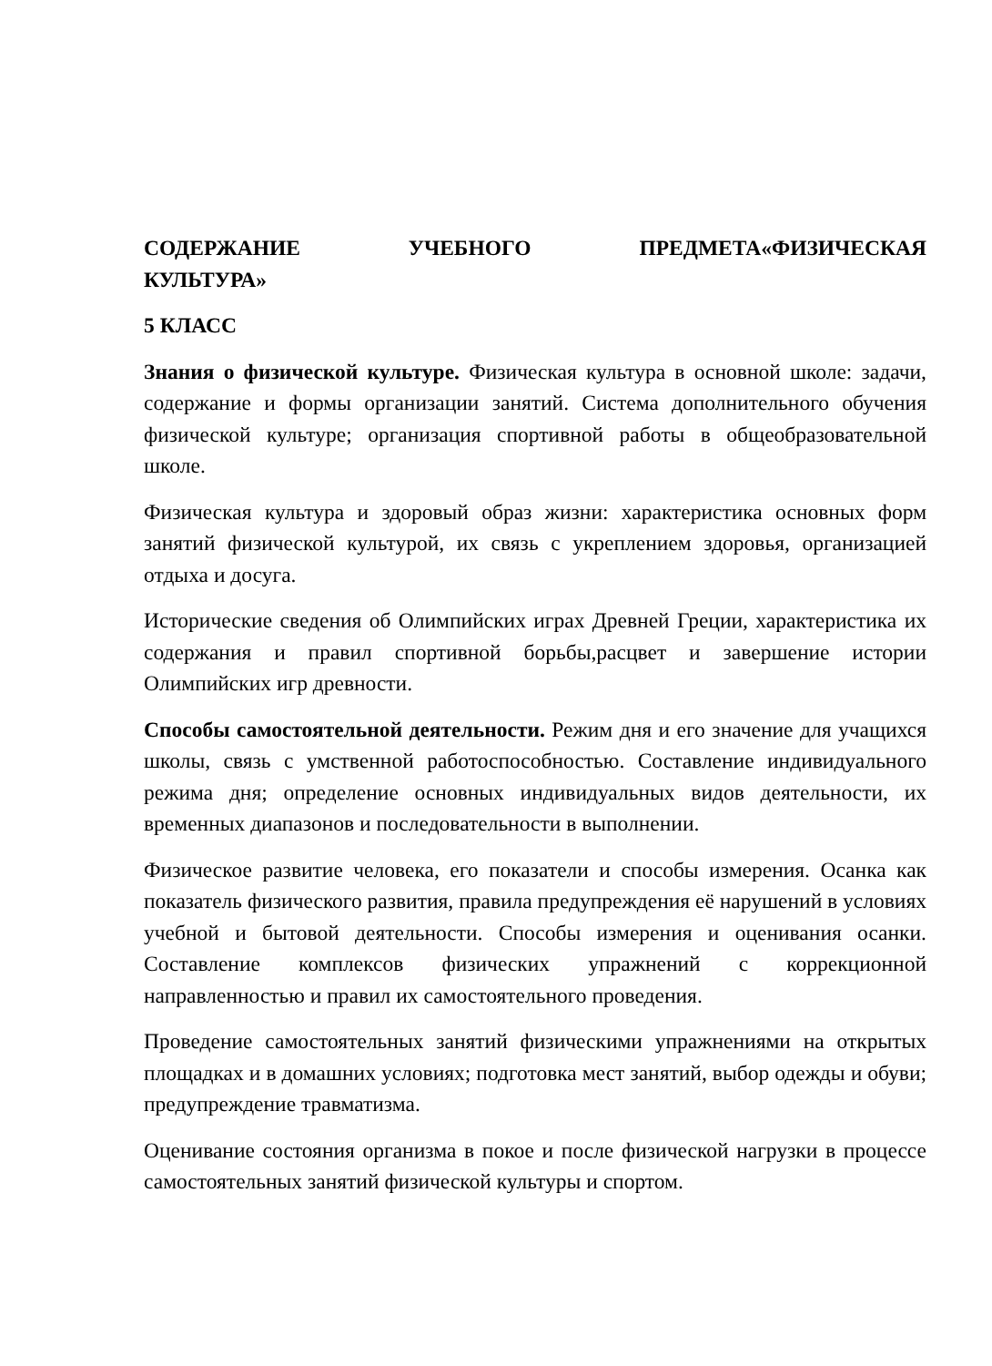СОДЕРЖАНИЕ УЧЕБНОГО ПРЕДМЕТА«ФИЗИЧЕСКАЯ КУЛЬТУРА»
5 КЛАСС
Знания о физической культуре. Физическая культура в основной школе: задачи, содержание и формы организации занятий. Система дополнительного обучения физической культуре; организация спортивной работы в общеобразовательной школе.
Физическая культура и здоровый образ жизни: характеристика основных форм занятий физической культурой, их связь с укреплением здоровья, организацией отдыха и досуга.
Исторические сведения об Олимпийских играх Древней Греции, характеристика их содержания и правил спортивной борьбы,расцвет и завершение истории Олимпийских игр древности.
Способы самостоятельной деятельности. Режим дня и его значение для учащихся школы, связь с умственной работоспособностью. Составление индивидуального режима дня; определение основных индивидуальных видов деятельности, их временных диапазонов и последовательности в выполнении.
Физическое развитие человека, его показатели и способы измерения. Осанка как показатель физического развития, правила предупреждения её нарушений в условиях учебной и бытовой деятельности. Способы измерения и оценивания осанки. Составление комплексов физических упражнений с коррекционной направленностью и правил их самостоятельного проведения.
Проведение самостоятельных занятий физическими упражнениями на открытых площадках и в домашних условиях; подготовка мест занятий, выбор одежды и обуви; предупреждение травматизма.
Оценивание состояния организма в покое и после физической нагрузки в процессе самостоятельных занятий физической культуры и спортом.